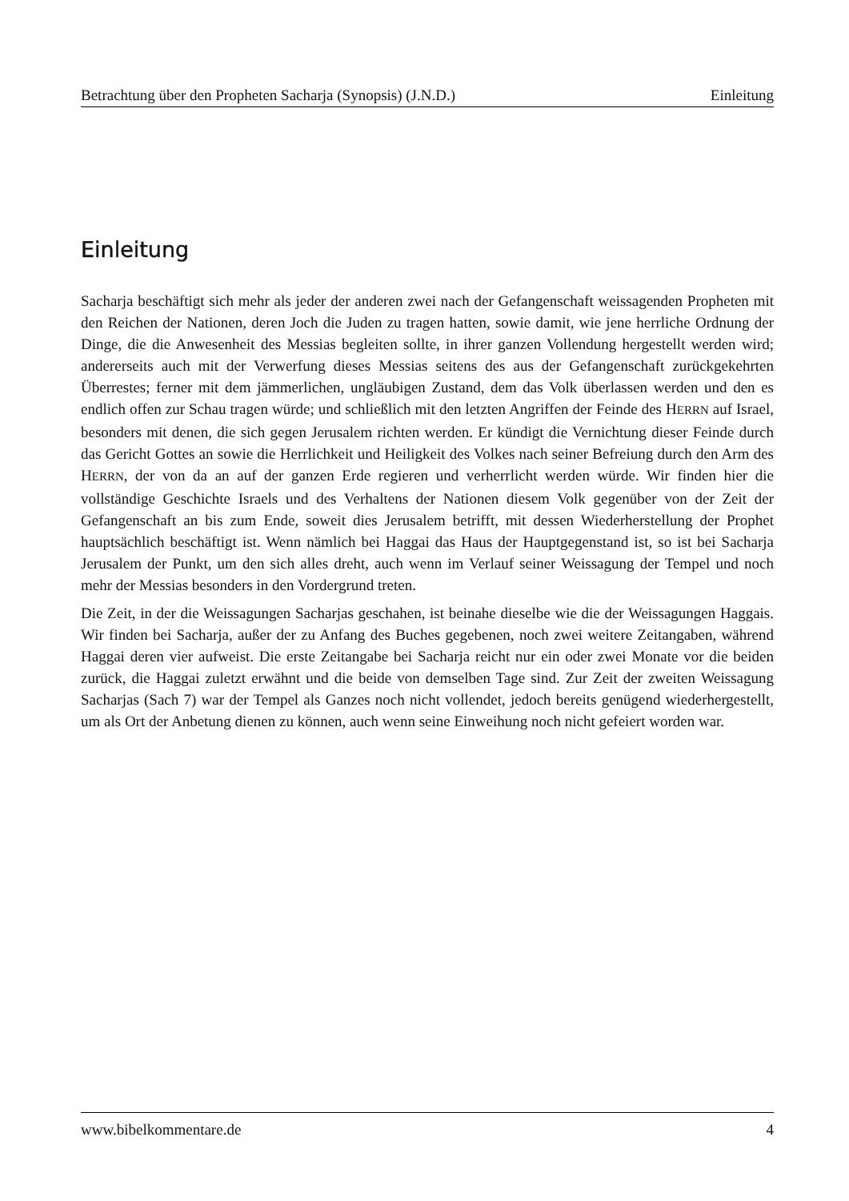Betrachtung über den Propheten Sacharja (Synopsis) (J.N.D.) Einleitung
Einleitung
Sacharja beschäftigt sich mehr als jeder der anderen zwei nach der Gefangenschaft weissagenden Propheten mit den Reichen der Nationen, deren Joch die Juden zu tragen hatten, sowie damit, wie jene herrliche Ordnung der Dinge, die die Anwesenheit des Messias begleiten sollte, in ihrer ganzen Vollendung hergestellt werden wird; andererseits auch mit der Verwerfung dieses Messias seitens des aus der Gefangenschaft zurückgekehrten Überrestes; ferner mit dem jämmerlichen, ungläubigen Zustand, dem das Volk überlassen werden und den es endlich offen zur Schau tragen würde; und schließlich mit den letzten Angriffen der Feinde des HERRN auf Israel, besonders mit denen, die sich gegen Jerusalem richten werden. Er kündigt die Vernichtung dieser Feinde durch das Gericht Gottes an sowie die Herrlichkeit und Heiligkeit des Volkes nach seiner Befreiung durch den Arm des HERRN, der von da an auf der ganzen Erde regieren und verherrlicht werden würde. Wir finden hier die vollständige Geschichte Israels und des Verhaltens der Nationen diesem Volk gegenüber von der Zeit der Gefangenschaft an bis zum Ende, soweit dies Jerusalem betrifft, mit dessen Wiederherstellung der Prophet hauptsächlich beschäftigt ist. Wenn nämlich bei Haggai das Haus der Hauptgegenstand ist, so ist bei Sacharja Jerusalem der Punkt, um den sich alles dreht, auch wenn im Verlauf seiner Weissagung der Tempel und noch mehr der Messias besonders in den Vordergrund treten.
Die Zeit, in der die Weissagungen Sacharjas geschahen, ist beinahe dieselbe wie die der Weissagungen Haggais. Wir finden bei Sacharja, außer der zu Anfang des Buches gegebenen, noch zwei weitere Zeitangaben, während Haggai deren vier aufweist. Die erste Zeitangabe bei Sacharja reicht nur ein oder zwei Monate vor die beiden zurück, die Haggai zuletzt erwähnt und die beide von demselben Tage sind. Zur Zeit der zweiten Weissagung Sacharjas (Sach 7) war der Tempel als Ganzes noch nicht vollendet, jedoch bereits genügend wiederhergestellt, um als Ort der Anbetung dienen zu können, auch wenn seine Einweihung noch nicht gefeiert worden war.
www.bibelkommentare.de 4